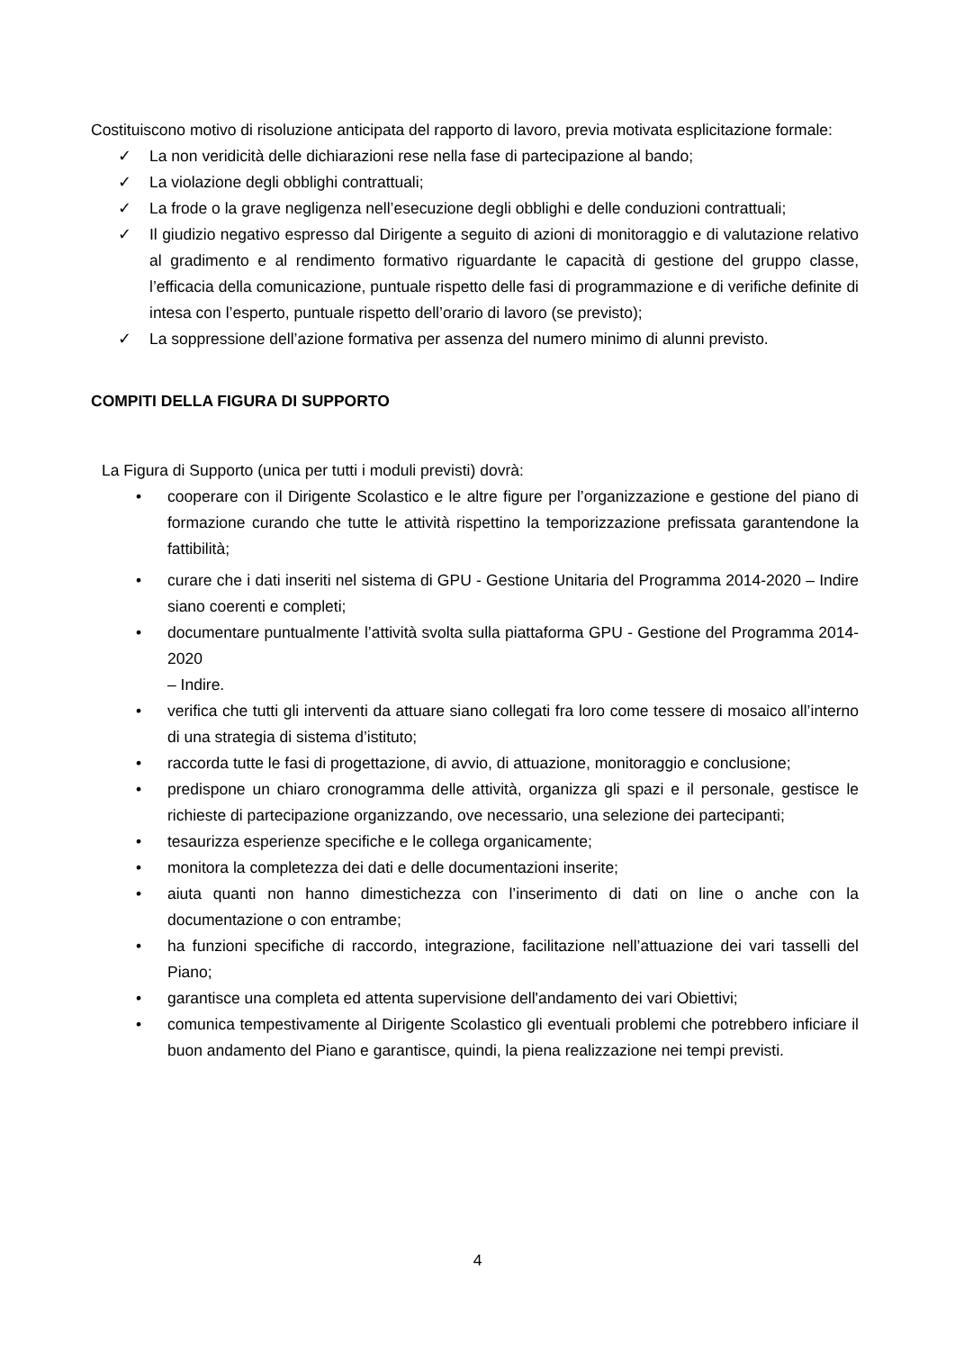Costituiscono motivo di risoluzione anticipata del rapporto di lavoro, previa motivata esplicitazione formale:
✓ La non veridicità delle dichiarazioni rese nella fase di partecipazione al bando;
✓ La violazione degli obblighi contrattuali;
✓ La frode o la grave negligenza nell’esecuzione degli obblighi e delle conduzioni contrattuali;
✓ Il giudizio negativo espresso dal Dirigente a seguito di azioni di monitoraggio e di valutazione relativo al gradimento e al rendimento formativo riguardante le capacità di gestione del gruppo classe, l’efficacia della comunicazione, puntuale rispetto delle fasi di programmazione e di verifiche definite di intesa con l’esperto, puntuale rispetto dell’orario di lavoro (se previsto);
✓ La soppressione dell’azione formativa per assenza del numero minimo di alunni previsto.
COMPITI DELLA FIGURA DI SUPPORTO
La Figura di Supporto (unica per tutti i moduli previsti) dovrà:
• cooperare con il Dirigente Scolastico e le altre figure per l’organizzazione e gestione del piano di formazione curando che tutte le attività rispettino la temporizzazione prefissata garantendone la fattibilità;
• curare che i dati inseriti nel sistema di GPU - Gestione Unitaria del Programma 2014-2020 – Indire siano coerenti e completi;
• documentare puntualmente l’attività svolta sulla piattaforma GPU - Gestione del Programma 2014-2020
– Indire.
• verifica che tutti gli interventi da attuare siano collegati fra loro come tessere di mosaico all’interno di una strategia di sistema d’istituto;
• raccorda tutte le fasi di progettazione, di avvio, di attuazione, monitoraggio e conclusione;
• predispone un chiaro cronogramma delle attività, organizza gli spazi e il personale, gestisce le richieste di partecipazione organizzando, ove necessario, una selezione dei partecipanti;
• tesaurizza esperienze specifiche e le collega organicamente;
• monitora la completezza dei dati e delle documentazioni inserite;
• aiuta quanti non hanno dimestichezza con l’inserimento di dati on line o anche con la documentazione o con entrambe;
• ha funzioni specifiche di raccordo, integrazione, facilitazione nell’attuazione dei vari tasselli del Piano;
• garantisce una completa ed attenta supervisione dell'andamento dei vari Obiettivi;
• comunica tempestivamente al Dirigente Scolastico gli eventuali problemi che potrebbero inficiare il buon andamento del Piano e garantisce, quindi, la piena realizzazione nei tempi previsti.
4